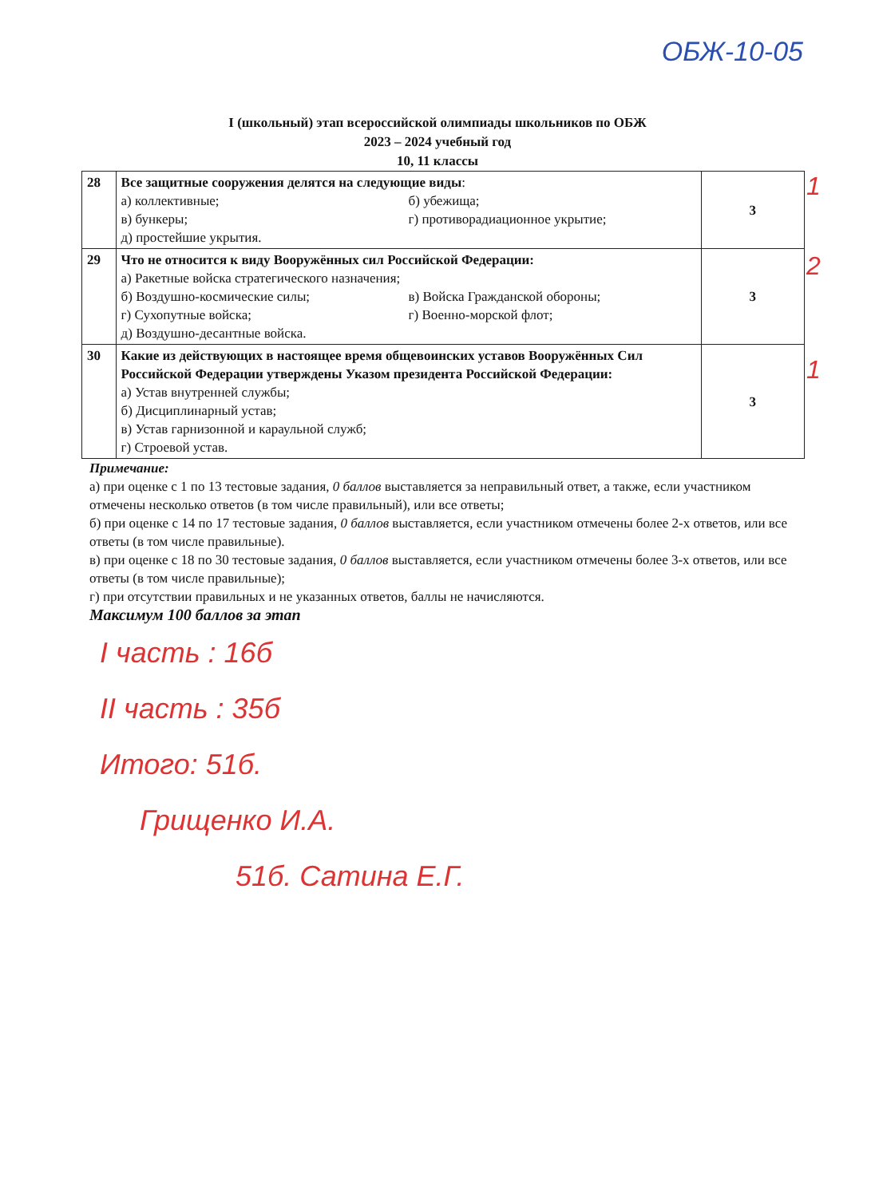ОБЖ-10-05
I (школьный) этап всероссийской олимпиады школьников по ОБЖ
2023 – 2024 учебный год
10, 11 классы
| 28 | Все защитные сооружения делятся на следующие виды : а) коллективные; б) убежища; в) бункеры; г) противорадиационное укрытие; д) простейшие укрытия. | 3 |
| 29 | Что не относится к виду Вооружённых сил Российской Федерации: а) Ракетные войска стратегического назначения; б) Воздушно-космические силы; в) Войска Гражданской обороны; г) Сухопутные войска; г) Военно-морской флот; д) Воздушно-десантные войска. | 3 |
| 30 | Какие из действующих в настоящее время общевоинских уставов Вооружённых Сил Российской Федерации утверждены Указом президента Российской Федерации: а) Устав внутренней службы; б) Дисциплинарный устав; в) Устав гарнизонной и караульной служб; г) Строевой устав. | 3 |
1
2
1
Примечание:
а) при оценке с 1 по 13 тестовые задания, 0 баллов выставляется за неправильный ответ, а также, если участником отмечены несколько ответов (в том числе правильный), или все ответы;
б) при оценке с 14 по 17 тестовые задания, 0 баллов выставляется, если участником отмечены более 2-х ответов, или все ответы (в том числе правильные).
в) при оценке с 18 по 30 тестовые задания, 0 баллов выставляется, если участником отмечены более 3-х ответов, или все ответы (в том числе правильные);
г) при отсутствии правильных и не указанных ответов, баллы не начисляются.
Максимум 100 баллов за этап
I часть : 16б
II часть : 35б
Итого: 51б.
Грищенко И.А.
51б. Сатина Е.Г.